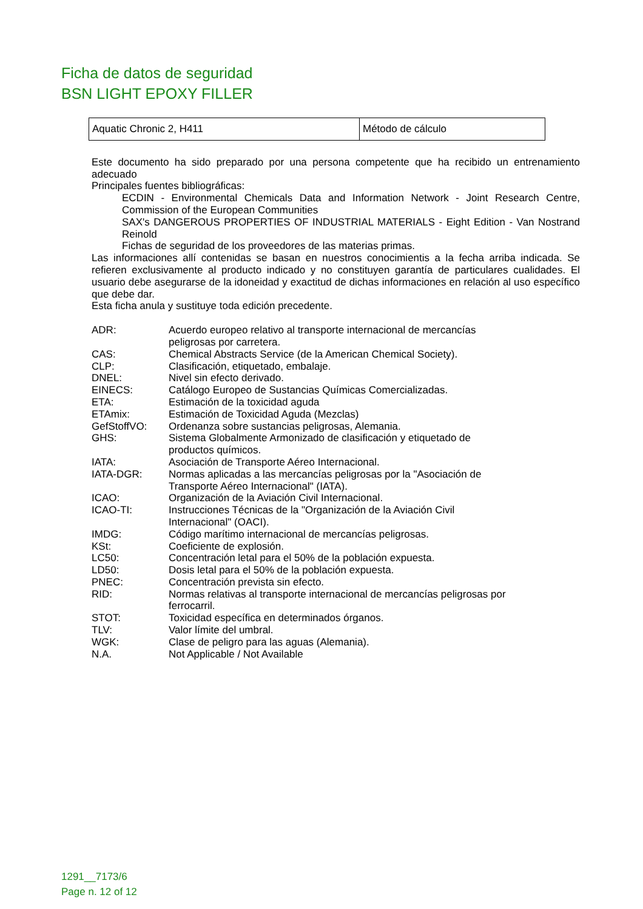Ficha de datos de seguridad
BSN LIGHT EPOXY FILLER
| Aquatic Chronic 2, H411 | Método de cálculo |
Este documento ha sido preparado por una persona competente que ha recibido un entrenamiento adecuado
Principales fuentes bibliográficas:
ECDIN - Environmental Chemicals Data and Information Network - Joint Research Centre, Commission of the European Communities
SAX's DANGEROUS PROPERTIES OF INDUSTRIAL MATERIALS - Eight Edition - Van Nostrand Reinold
Fichas de seguridad de los proveedores de las materias primas.
Las informaciones allí contenidas se basan en nuestros conocimientis a la fecha arriba indicada. Se refieren exclusivamente al producto indicado y no constituyen garantía de particulares cualidades. El usuario debe asegurarse de la idoneidad y exactitud de dichas informaciones en relación al uso específico que debe dar.
Esta ficha anula y sustituye toda edición precedente.
| ADR: | Acuerdo europeo relativo al transporte internacional de mercancías peligrosas por carretera. |
| CAS: | Chemical Abstracts Service (de la American Chemical Society). |
| CLP: | Clasificación, etiquetado, embalaje. |
| DNEL: | Nivel sin efecto derivado. |
| EINECS: | Catálogo Europeo de Sustancias Químicas Comercializadas. |
| ETA: | Estimación de la toxicidad aguda |
| ETAmix: | Estimación de Toxicidad Aguda (Mezclas) |
| GefStoffVO: | Ordenanza sobre sustancias peligrosas, Alemania. |
| GHS: | Sistema Globalmente Armonizado de clasificación y etiquetado de productos químicos. |
| IATA: | Asociación de Transporte Aéreo Internacional. |
| IATA-DGR: | Normas aplicadas a las mercancías peligrosas por la "Asociación de Transporte Aéreo Internacional" (IATA). |
| ICAO: | Organización de la Aviación Civil Internacional. |
| ICAO-TI: | Instrucciones Técnicas de la "Organización de la Aviación Civil Internacional" (OACI). |
| IMDG: | Código marítimo internacional de mercancías peligrosas. |
| KSt: | Coeficiente de explosión. |
| LC50: | Concentración letal para el 50% de la población expuesta. |
| LD50: | Dosis letal para el 50% de la población expuesta. |
| PNEC: | Concentración prevista sin efecto. |
| RID: | Normas relativas al transporte internacional de mercancías peligrosas por ferrocarril. |
| STOT: | Toxicidad específica en determinados órganos. |
| TLV: | Valor límite del umbral. |
| WGK: | Clase de peligro para las aguas (Alemania). |
| N.A. | Not Applicable / Not Available |
1291__7173/6
Page n. 12 of 12